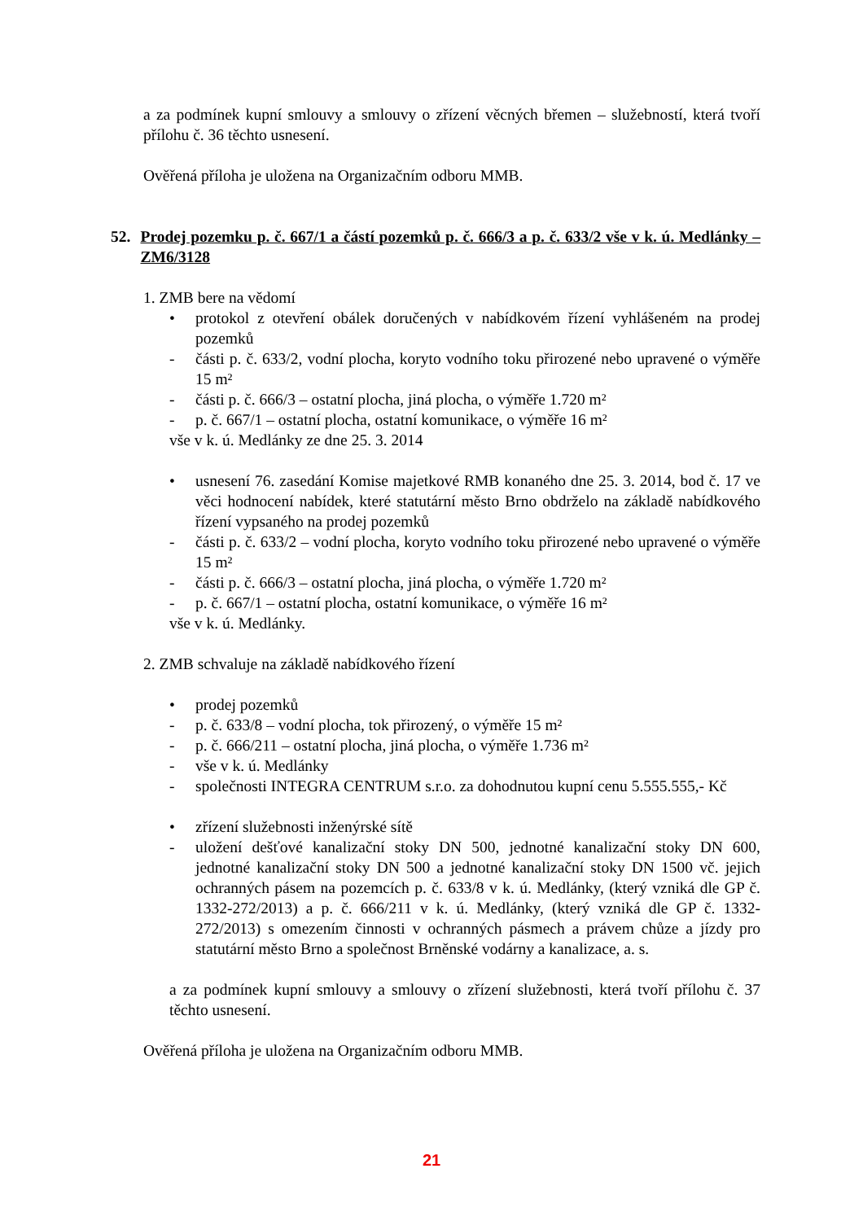a za podmínek kupní smlouvy a smlouvy o zřízení věcných břemen – služebností, která tvoří přílohu č. 36 těchto usnesení.
Ověřená příloha je uložena na Organizačním odboru MMB.
52. Prodej pozemku p. č. 667/1 a částí pozemků p. č. 666/3 a p. č. 633/2 vše v k. ú. Medlánky – ZM6/3128
1. ZMB bere na vědomí
• protokol z otevření obálek doručených v nabídkovém řízení vyhlášeném na prodej pozemků
- části p. č. 633/2, vodní plocha, koryto vodního toku přirozené nebo upravené o výměře 15 m²
- části p. č. 666/3 – ostatní plocha, jiná plocha, o výměře 1.720 m²
- p. č. 667/1 – ostatní plocha, ostatní komunikace, o výměře 16 m²
vše v k. ú. Medlánky ze dne 25. 3. 2014
• usnesení 76. zasedání Komise majetkové RMB konaného dne 25. 3. 2014, bod č. 17 ve věci hodnocení nabídek, které statutární město Brno obdrželo na základě nabídkového řízení vypsaného na prodej pozemků
- části p. č. 633/2 – vodní plocha, koryto vodního toku přirozené nebo upravené o výměře 15 m²
- části p. č. 666/3 – ostatní plocha, jiná plocha, o výměře 1.720 m²
- p. č. 667/1 – ostatní plocha, ostatní komunikace, o výměře 16 m²
vše v k. ú. Medlánky.
2. ZMB schvaluje na základě nabídkového řízení
• prodej pozemků
- p. č. 633/8 – vodní plocha, tok přirozený, o výměře 15 m²
- p. č. 666/211 – ostatní plocha, jiná plocha, o výměře 1.736 m²
- vše v k. ú. Medlánky
- společnosti INTEGRA CENTRUM s.r.o. za dohodnutou kupní cenu 5.555.555,- Kč
• zřízení služebnosti inženýrské sítě
- uložení dešťové kanalizační stoky DN 500, jednotné kanalizační stoky DN 600, jednotné kanalizační stoky DN 500 a jednotné kanalizační stoky DN 1500 vč. jejich ochranných pásem na pozemcích p. č. 633/8 v k. ú. Medlánky, (který vzniká dle GP č. 1332-272/2013) a p. č. 666/211 v k. ú. Medlánky, (který vzniká dle GP č. 1332-272/2013) s omezením činnosti v ochranných pásmech a právem chůze a jízdy pro statutární město Brno a společnost Brněnské vodárny a kanalizace, a. s.
a za podmínek kupní smlouvy a smlouvy o zřízení služebnosti, která tvoří přílohu č. 37 těchto usnesení.
Ověřená příloha je uložena na Organizačním odboru MMB.
21